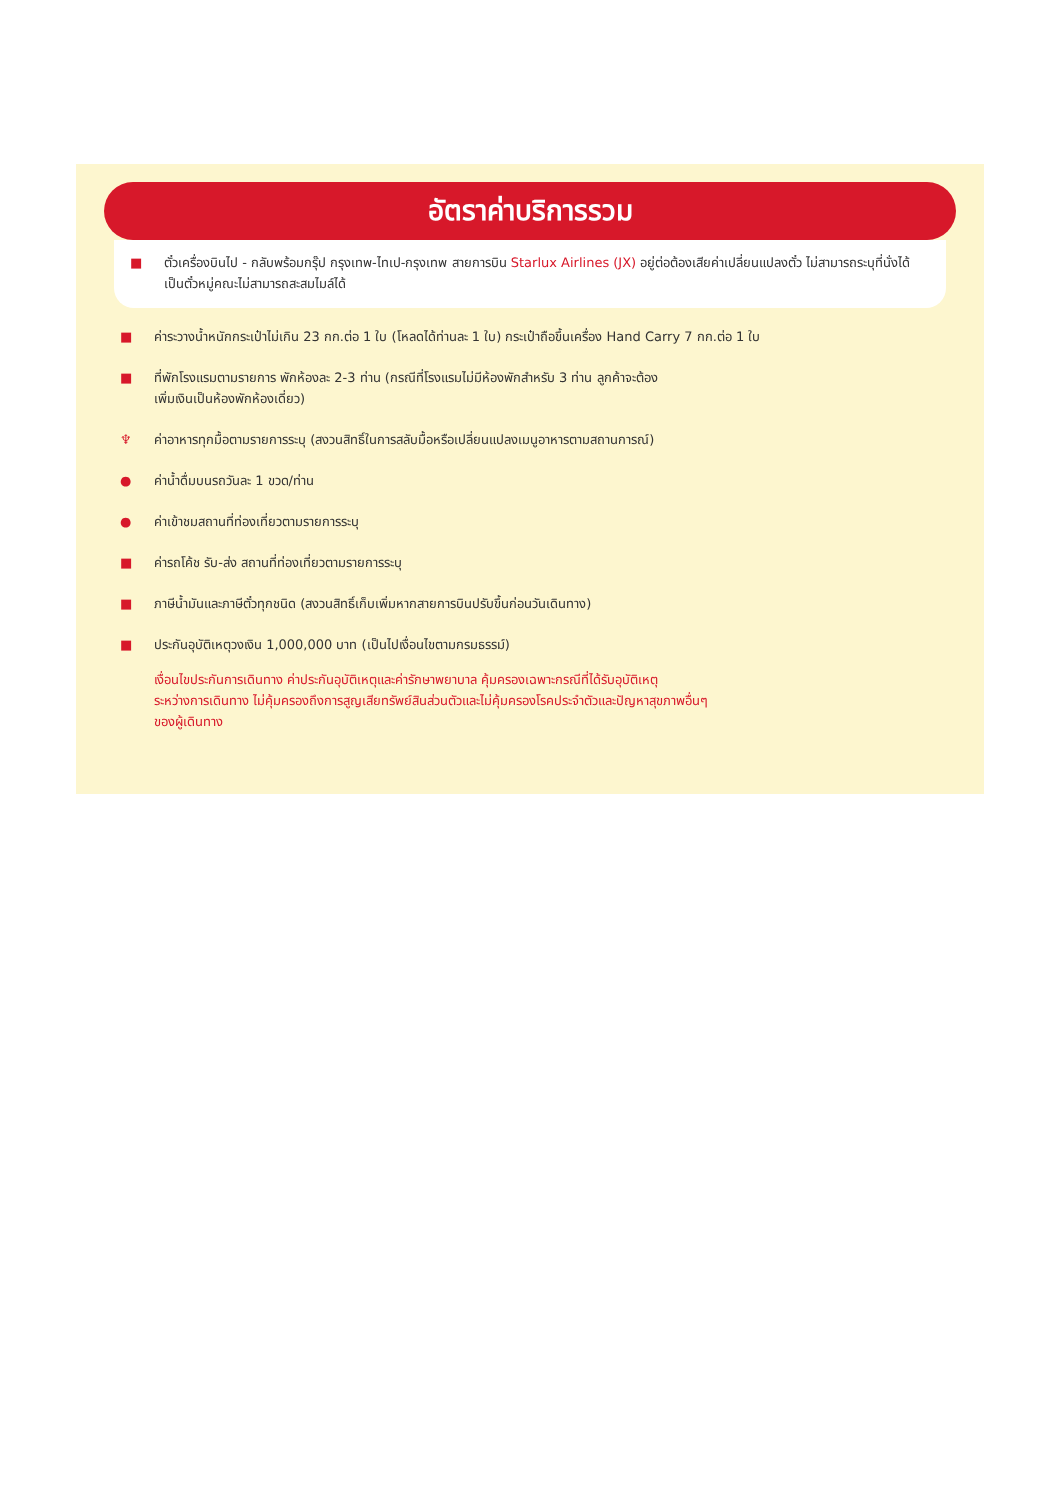อัตราค่าบริการรวม
■ ตั๋วเครื่องบินไป - กลับพร้อมกรุ๊ป กรุงเทพ-ไทเป-กรุงเทพ สายการบิน Starlux Airlines (JX) อยู่ต่อต้องเสียค่าเปลี่ยนแปลงตั๋ว ไม่สามารถระบุที่นั่งได้ เป็นตั๋วหมู่คณะไม่สามารถสะสมไมล์ได้
■ ค่าระวางน้ำหนักกระเป๋าไม่เกิน 23 กก.ต่อ 1 ใบ (โหลดได้ท่านละ 1 ใบ) กระเป๋าถือขึ้นเครื่อง Hand Carry 7 กก.ต่อ 1 ใบ
■ ที่พักโรงแรมตามรายการ พักห้องละ 2-3 ท่าน (กรณีที่โรงแรมไม่มีห้องพักสำหรับ 3 ท่าน ลูกค้าจะต้อง
เพิ่มเงินเป็นห้องพักห้องเดี่ยว)
♆ ค่าอาหารทุกมื้อตามรายการระบุ (สงวนสิทธิ์ในการสลับมื้อหรือเปลี่ยนแปลงเมนูอาหารตามสถานการณ์)
● ค่าน้ำดื่มบนรถวันละ 1 ขวด/ท่าน
● ค่าเข้าชมสถานที่ท่องเที่ยวตามรายการระบุ
■ ค่ารถโค้ช รับ-ส่ง สถานที่ท่องเที่ยวตามรายการระบุ
■ ภาษีน้ำมันและภาษีตั๋วทุกชนิด (สงวนสิทธิ์เก็บเพิ่มหากสายการบินปรับขึ้นก่อนวันเดินทาง)
■ ประกันอุบัติเหตุวงเงิน 1,000,000 บาท (เป็นไปเงื่อนไขตามกรมธรรม์)
เงื่อนไขประกันการเดินทาง ค่าประกันอุบัติเหตุและค่ารักษาพยาบาล คุ้มครองเฉพาะกรณีที่ได้รับอุบัติเหตุ
ระหว่างการเดินทาง ไม่คุ้มครองถึงการสูญเสียทรัพย์สินส่วนตัวและไม่คุ้มครองโรคประจำตัวและปัญหาสุขภาพอื่นๆ
ของผู้เดินทาง